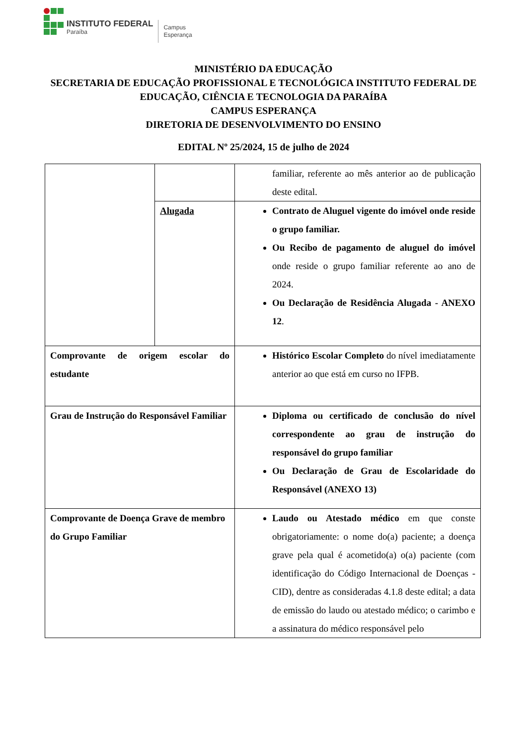INSTITUTO FEDERAL
Paraíba
Campus
Esperança
MINISTÉRIO DA EDUCAÇÃO
SECRETARIA DE EDUCAÇÃO PROFISSIONAL E TECNOLÓGICA INSTITUTO FEDERAL DE EDUCAÇÃO, CIÊNCIA E TECNOLOGIA DA PARAÍBA
CAMPUS ESPERANÇA
DIRETORIA DE DESENVOLVIMENTO DO ENSINO
EDITAL Nº 25/2024, 15 de julho de 2024
| | | familiar, referente ao mês anterior ao de publicação deste edital. |
| | Alugada | Contrato de Aluguel vigente do imóvel onde reside o grupo familiar. Ou Recibo de pagamento de aluguel do imóvel onde reside o grupo familiar referente ao ano de 2024. Ou Declaração de Residência Alugada - ANEXO 12 . |
| Comprovante de origem escolar do estudante | | Histórico Escolar Completo do nível imediatamente anterior ao que está em curso no IFPB. |
| Grau de Instrução do Responsável Familiar | | Diploma ou certificado de conclusão do nível correspondente ao grau de instrução do responsável do grupo familiar Ou Declaração de Grau de Escolaridade do Responsável (ANEXO 13) |
| Comprovante de Doença Grave de membro do Grupo Familiar | | Laudo ou Atestado médico em que conste obrigatoriamente: o nome do(a) paciente; a doença grave pela qual é acometido(a) o(a) paciente (com identificação do Código Internacional de Doenças - CID), dentre as consideradas 4.1.8 deste edital; a data de emissão do laudo ou atestado médico; o carimbo e a assinatura do médico responsável pelo |